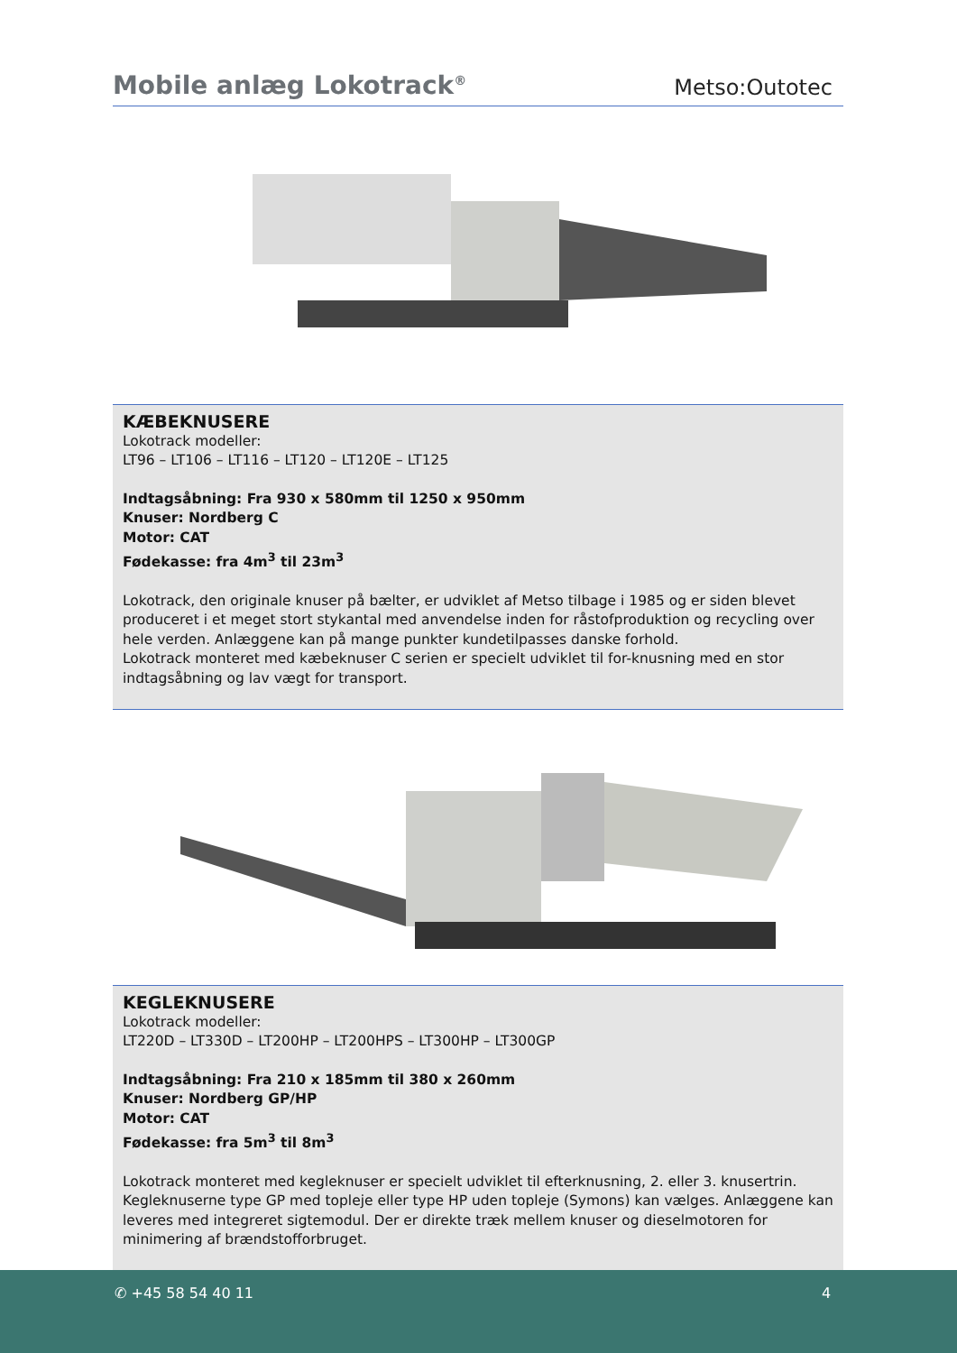Mobile anlæg Lokotrack<sup>®</sup>
Metso:Outotec
KÆBEKNUSERE
Lokotrack modeller:
LT96 – LT106 – LT116 – LT120 – LT120E – LT125
Indtagsåbning: Fra 930 x 580mm til 1250 x 950mm
Knuser: Nordberg C
Motor: CAT
Fødekasse: fra 4m<sup>3</sup> til 23m<sup>3</sup>
Lokotrack, den originale knuser på bælter, er udviklet af Metso tilbage i 1985 og er siden blevet produceret i et meget stort stykantal med anvendelse inden for råstofproduktion og recycling over hele verden. Anlæggene kan på mange punkter kundetilpasses danske forhold.
Lokotrack monteret med kæbeknuser C serien er specielt udviklet til for-knusning med en stor indtagsåbning og lav vægt for transport.
KEGLEKNUSERE
Lokotrack modeller:
LT220D – LT330D – LT200HP – LT200HPS – LT300HP – LT300GP
Indtagsåbning: Fra 210 x 185mm til 380 x 260mm
Knuser: Nordberg GP/HP
Motor: CAT
Fødekasse: fra 5m<sup>3</sup> til 8m<sup>3</sup>
Lokotrack monteret med kegleknuser er specielt udviklet til efterknusning, 2. eller 3. knusertrin. Kegleknuserne type GP med topleje eller type HP uden topleje (Symons) kan vælges. Anlæggene kan leveres med integreret sigtemodul. Der er direkte træk mellem knuser og dieselmotoren for minimering af brændstofforbruget.
✆ +45 58 54 40 11 4